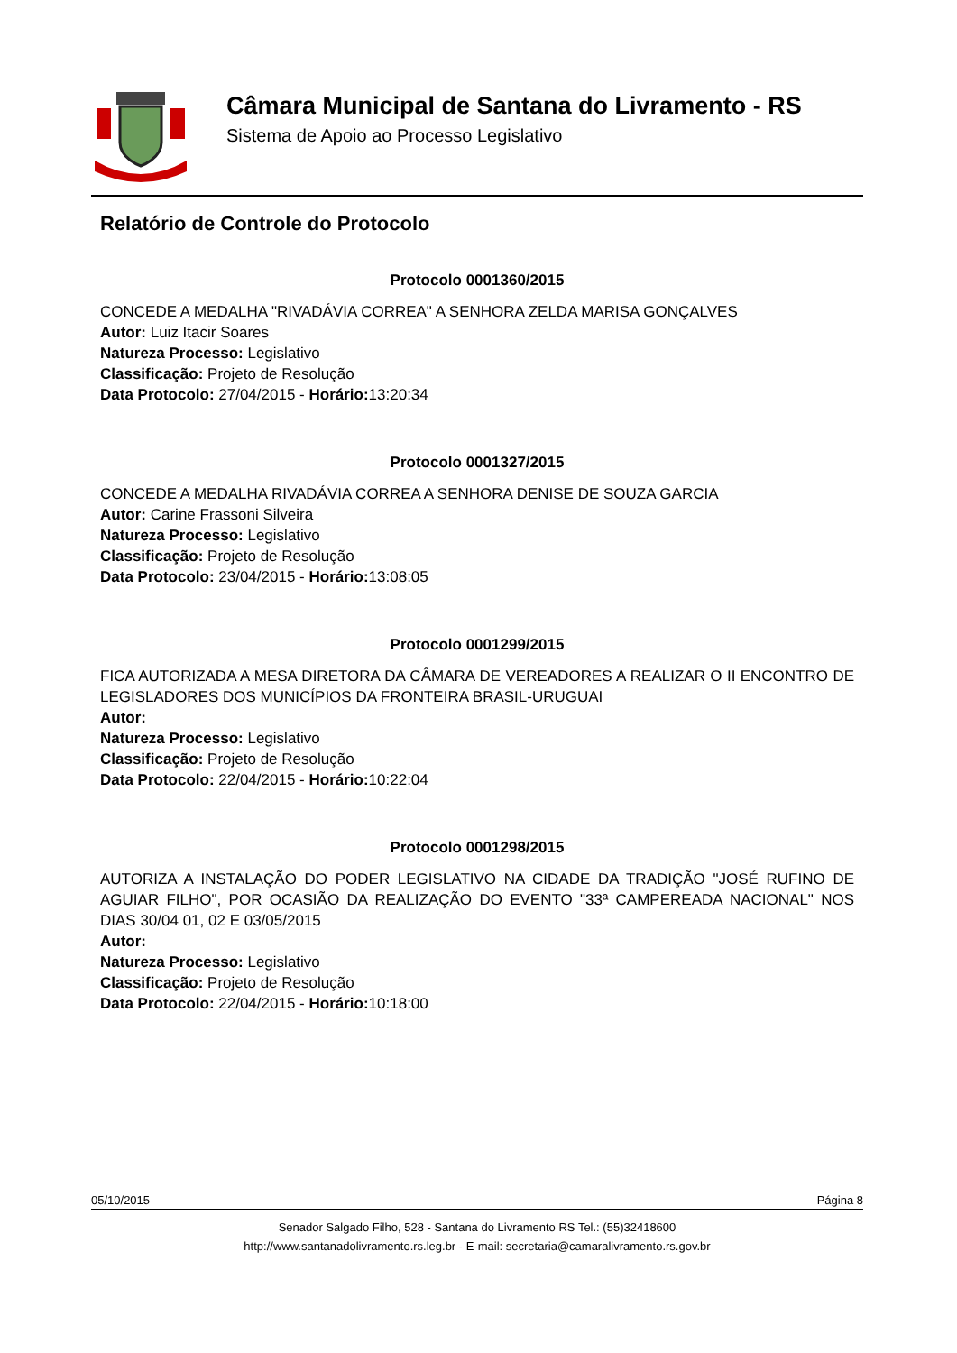Câmara Municipal de Santana do Livramento - RS
Sistema de Apoio ao Processo Legislativo
Relatório de Controle do Protocolo
Protocolo 0001360/2015
CONCEDE A MEDALHA "RIVADÁVIA CORREA" A SENHORA ZELDA MARISA GONÇALVES
Autor: Luiz Itacir Soares
Natureza Processo: Legislativo
Classificação: Projeto de Resolução
Data Protocolo: 27/04/2015 - Horário: 13:20:34
Protocolo 0001327/2015
CONCEDE A MEDALHA RIVADÁVIA CORREA A SENHORA DENISE DE SOUZA GARCIA
Autor: Carine Frassoni Silveira
Natureza Processo: Legislativo
Classificação: Projeto de Resolução
Data Protocolo: 23/04/2015 - Horário: 13:08:05
Protocolo 0001299/2015
FICA AUTORIZADA A MESA DIRETORA DA CÂMARA DE VEREADORES A REALIZAR O II ENCONTRO DE LEGISLADORES DOS MUNICÍPIOS DA FRONTEIRA BRASIL-URUGUAI
Autor:
Natureza Processo: Legislativo
Classificação: Projeto de Resolução
Data Protocolo: 22/04/2015 - Horário: 10:22:04
Protocolo 0001298/2015
AUTORIZA A INSTALAÇÃO DO PODER LEGISLATIVO NA CIDADE DA TRADIÇÃO "JOSÉ RUFINO DE AGUIAR FILHO", POR OCASIÃO DA REALIZAÇÃO DO EVENTO "33ª CAMPEREADA NACIONAL" NOS DIAS 30/04 01, 02 E 03/05/2015
Autor:
Natureza Processo: Legislativo
Classificação: Projeto de Resolução
Data Protocolo: 22/04/2015 - Horário: 10:18:00
05/10/2015 Página 8
Senador Salgado Filho, 528 - Santana do Livramento RS Tel.: (55)32418600
http://www.santanadolivramento.rs.leg.br - E-mail: secretaria@camaralivramento.rs.gov.br